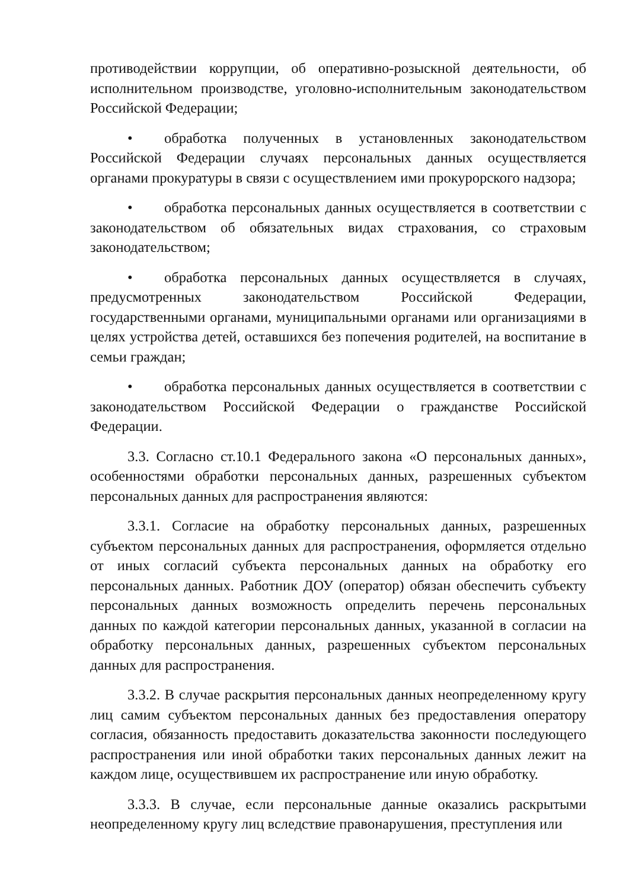противодействии коррупции, об оперативно-розыскной деятельности, об исполнительном производстве, уголовно-исполнительным законодательством Российской Федерации;
• обработка полученных в установленных законодательством Российской Федерации случаях персональных данных осуществляется органами прокуратуры в связи с осуществлением ими прокурорского надзора;
• обработка персональных данных осуществляется в соответствии с законодательством об обязательных видах страхования, со страховым законодательством;
• обработка персональных данных осуществляется в случаях, предусмотренных законодательством Российской Федерации, государственными органами, муниципальными органами или организациями в целях устройства детей, оставшихся без попечения родителей, на воспитание в семьи граждан;
• обработка персональных данных осуществляется в соответствии с законодательством Российской Федерации о гражданстве Российской Федерации.
3.3. Согласно ст.10.1 Федерального закона «О персональных данных», особенностями обработки персональных данных, разрешенных субъектом персональных данных для распространения являются:
3.3.1. Согласие на обработку персональных данных, разрешенных субъектом персональных данных для распространения, оформляется отдельно от иных согласий субъекта персональных данных на обработку его персональных данных. Работник ДОУ (оператор) обязан обеспечить субъекту персональных данных возможность определить перечень персональных данных по каждой категории персональных данных, указанной в согласии на обработку персональных данных, разрешенных субъектом персональных данных для распространения.
3.3.2. В случае раскрытия персональных данных неопределенному кругу лиц самим субъектом персональных данных без предоставления оператору согласия, обязанность предоставить доказательства законности последующего распространения или иной обработки таких персональных данных лежит на каждом лице, осуществившем их распространение или иную обработку.
3.3.3. В случае, если персональные данные оказались раскрытыми неопределенному кругу лиц вследствие правонарушения, преступления или